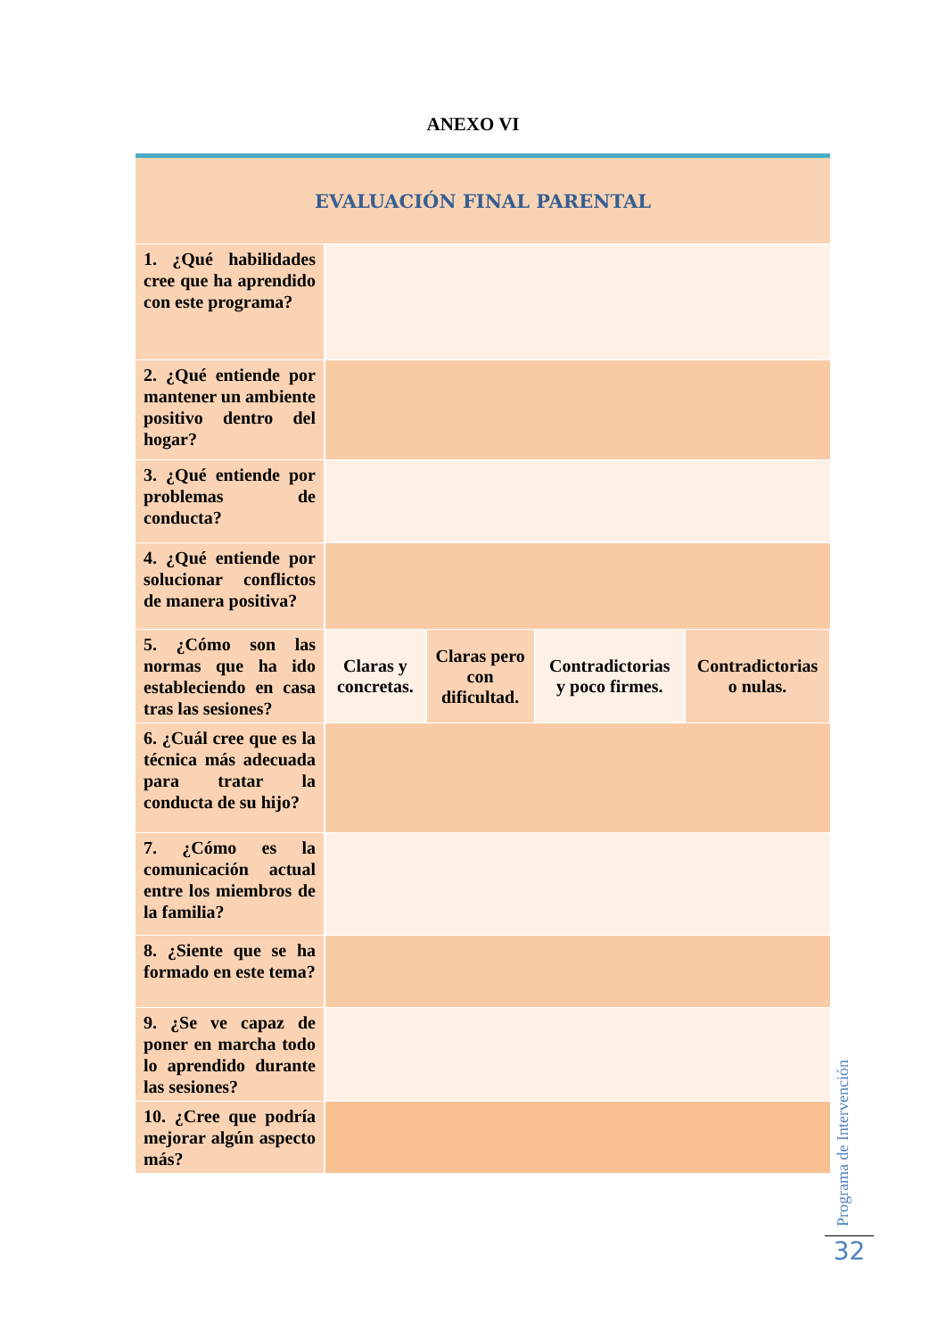ANEXO VI
| EVALUACIÓN FINAL PARENTAL | | | | |
| 1. ¿Qué habilidades cree que ha aprendido con este programa? | | | | |
| 2. ¿Qué entiende por mantener un ambiente positivo dentro del hogar? | | | | |
| 3. ¿Qué entiende por problemas de conducta? | | | | |
| 4. ¿Qué entiende por solucionar conflictos de manera positiva? | | | | |
| 5. ¿Cómo son las normas que ha ido estableciendo en casa tras las sesiones? | Claras y concretas. | Claras pero con dificultad. | Contradictorias y poco firmes. | Contradictorias o nulas. |
| 6. ¿Cuál cree que es la técnica más adecuada para tratar la conducta de su hijo? | | | | |
| 7. ¿Cómo es la comunicación actual entre los miembros de la familia? | | | | |
| 8. ¿Siente que se ha formado en este tema? | | | | |
| 9. ¿Se ve capaz de poner en marcha todo lo aprendido durante las sesiones? | | | | |
| 10. ¿Cree que podría mejorar algún aspecto más? | | | | |
Programa de Intervención
32